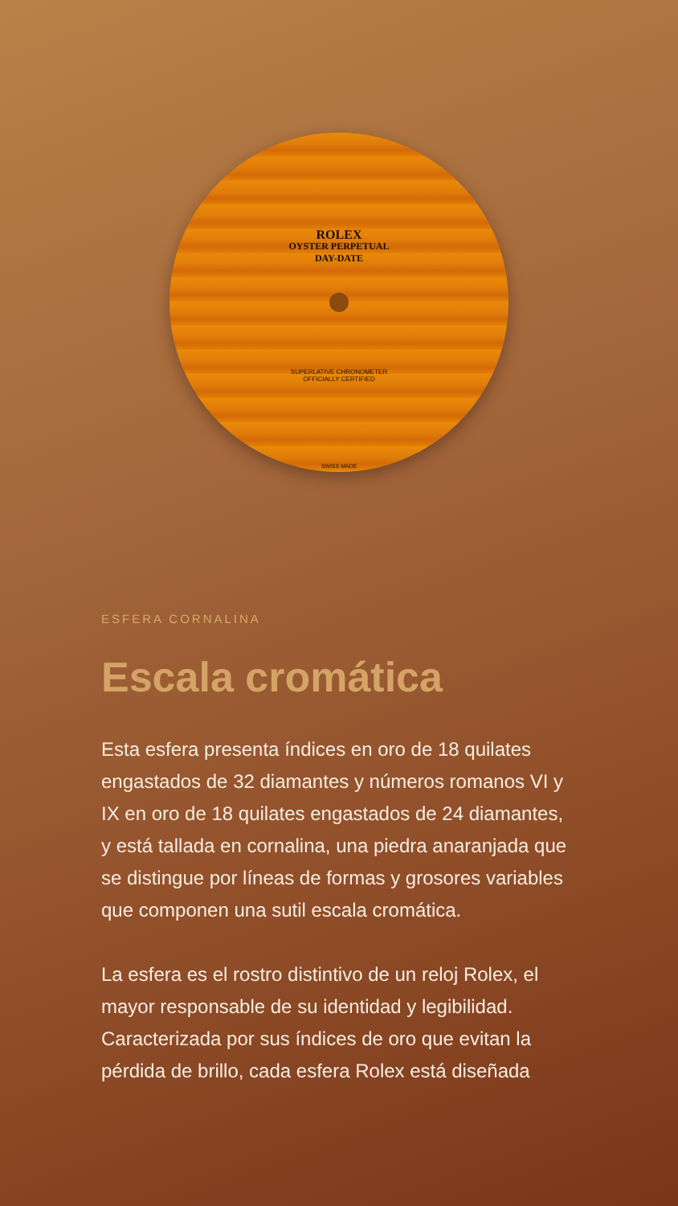ROLEX
OYSTER PERPETUAL
DAY-DATE
SUPERLATIVE CHRONOMETER
OFFICIALLY CERTIFIED
SWISS MADE
ESFERA CORNALINA
Escala cromática
Esta esfera presenta índices en oro de 18 quilates engastados de 32 diamantes y números romanos VI y IX en oro de 18 quilates engastados de 24 diamantes, y está tallada en cornalina, una piedra anaranjada que se distingue por líneas de formas y grosores variables que componen una sutil escala cromática.
La esfera es el rostro distintivo de un reloj Rolex, el mayor responsable de su identidad y legibilidad. Caracterizada por sus índices de oro que evitan la pérdida de brillo, cada esfera Rolex está diseñada